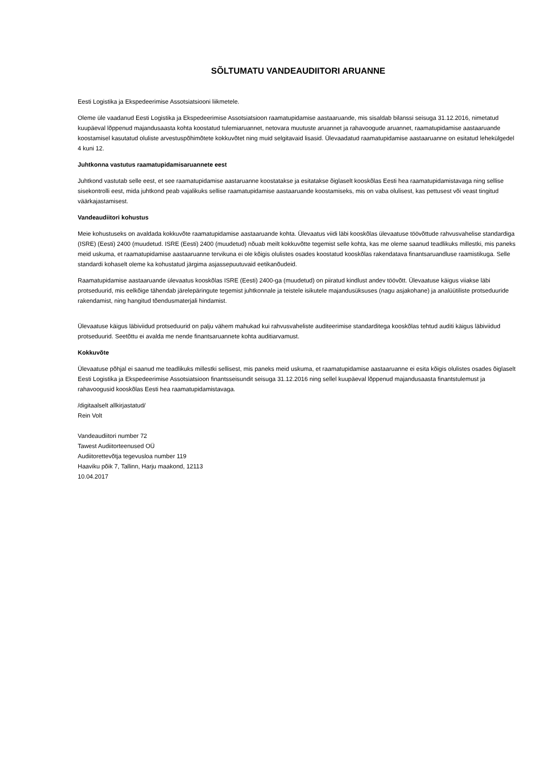SÕLTUMATU VANDEAUDIITORI ARUANNE
Eesti Logistika ja Ekspedeerimise Assotsiatsiooni liikmetele.
Oleme üle vaadanud Eesti Logistika ja Ekspedeerimise Assotsiatsioon raamatupidamise aastaaruande, mis sisaldab bilanssi seisuga 31.12.2016, nimetatud kuupäeval lõppenud majandusaasta kohta koostatud tulemiaruannet, netovara muutuste aruannet ja rahavoogude aruannet, raamatupidamise aastaaruande koostamisel kasutatud oluliste arvestuspõhimõtete kokkuvõtet ning muid selgitavaid lisasid. Ülevaadatud raamatupidamise aastaaruanne on esitatud lehekülgedel 4 kuni 12.
Juhtkonna vastutus raamatupidamisaruannete eest
Juhtkond vastutab selle eest, et see raamatupidamise aastaruanne koostatakse ja esitatakse õiglaselt kooskõlas Eesti hea raamatupidamistavaga ning sellise sisekontrolli eest, mida juhtkond peab vajalikuks sellise raamatupidamise aastaaruande koostamiseks, mis on vaba olulisest, kas pettusest või veast tingitud väärkajastamisest.
Vandeaudiitori kohustus
Meie kohustuseks on avaldada kokkuvõte raamatupidamise aastaaruande kohta. Ülevaatus viidi läbi kooskõlas ülevaatuse töövõttude rahvusvahelise standardiga (ISRE) (Eesti) 2400 (muudetud. ISRE (Eesti) 2400 (muudetud) nõuab meilt kokkuvõtte tegemist selle kohta, kas me oleme saanud teadlikuks millestki, mis paneks meid uskuma, et raamatupidamise aastaaruanne tervikuna ei ole kõigis olulistes osades koostatud kooskõlas rakendatava finantsaruandluse raamistikuga. Selle standardi kohaselt oleme ka kohustatud järgima asjassepuutuvaid eetikanõudeid.
Raamatupidamise aastaaruande ülevaatus kooskõlas ISRE (Eesti) 2400-ga (muudetud) on piiratud kindlust andev töövõtt. Ülevaatuse käigus viiakse läbi protseduurid, mis eelkõige tähendab järelepäringute tegemist juhtkonnale ja teistele isikutele majandusüksuses (nagu asjakohane) ja analüütiliste protseduuride rakendamist, ning hangitud tõendusmaterjali hindamist.
Ülevaatuse käigus läbiviidud protseduurid on palju vähem mahukad kui rahvusvaheliste auditeerimise standarditega kooskõlas tehtud auditi käigus läbiviidud protseduurid. Seetõttu ei avalda me nende finantsaruannete kohta auditiarvamust.
Kokkuvõte
Ülevaatuse põhjal ei saanud me teadlikuks millestki sellisest, mis paneks meid uskuma, et raamatupidamise aastaaruanne ei esita kõigis olulistes osades õiglaselt Eesti Logistika ja Ekspedeerimise Assotsiatsioon finantsseisundit seisuga 31.12.2016 ning sellel kuupäeval lõppenud majandusaasta finantstulemust ja rahavoogusid kooskõlas Eesti hea raamatupidamistavaga.
/digitaalselt allkirjastatud/
Rein Volt
Vandeaudiitori number 72
Tawest Audiitorteenused OÜ
Audiitorettevõtja tegevusloa number 119
Haaviku põik 7, Tallinn, Harju maakond, 12113
10.04.2017